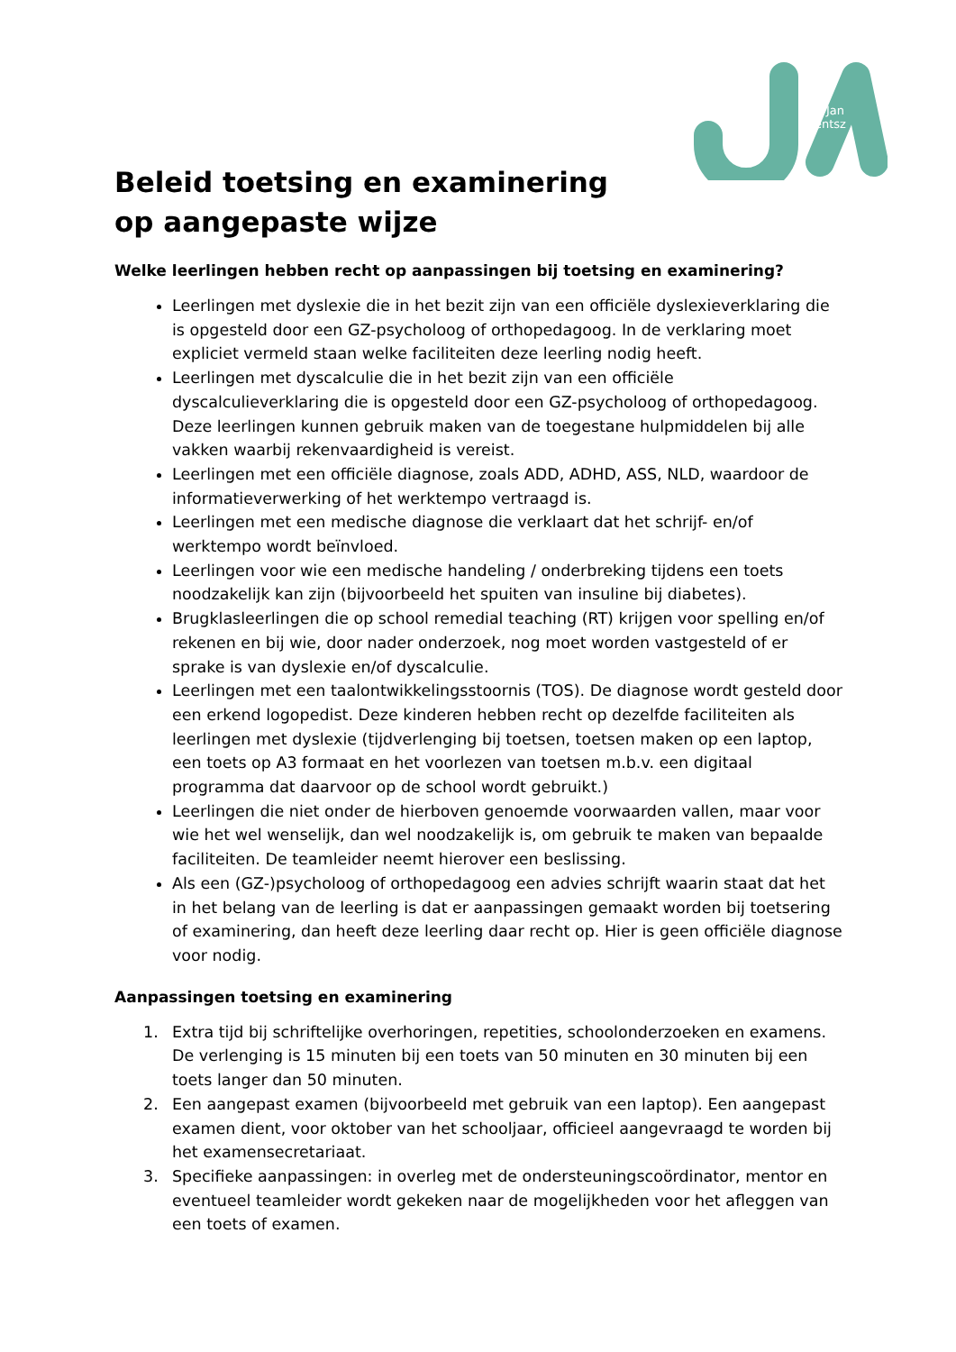Jan
Arentsz
Beleid toetsing en examinering op aangepaste wijze
Welke leerlingen hebben recht op aanpassingen bij toetsing en examinering?
Leerlingen met dyslexie die in het bezit zijn van een officiële dyslexieverklaring die is opgesteld door een GZ-psycholoog of orthopedagoog. In de verklaring moet expliciet vermeld staan welke faciliteiten deze leerling nodig heeft.
Leerlingen met dyscalculie die in het bezit zijn van een officiële dyscalculieverklaring die is opgesteld door een GZ-psycholoog of orthopedagoog. Deze leerlingen kunnen gebruik maken van de toegestane hulpmiddelen bij alle vakken waarbij rekenvaardigheid is vereist.
Leerlingen met een officiële diagnose, zoals ADD, ADHD, ASS, NLD, waardoor de informatieverwerking of het werktempo vertraagd is.
Leerlingen met een medische diagnose die verklaart dat het schrijf- en/of werktempo wordt beïnvloed.
Leerlingen voor wie een medische handeling / onderbreking tijdens een toets noodzakelijk kan zijn (bijvoorbeeld het spuiten van insuline bij diabetes).
Brugklasleerlingen die op school remedial teaching (RT) krijgen voor spelling en/of rekenen en bij wie, door nader onderzoek, nog moet worden vastgesteld of er sprake is van dyslexie en/of dyscalculie.
Leerlingen met een taalontwikkelingsstoornis (TOS). De diagnose wordt gesteld door een erkend logopedist. Deze kinderen hebben recht op dezelfde faciliteiten als leerlingen met dyslexie (tijdverlenging bij toetsen, toetsen maken op een laptop, een toets op A3 formaat en het voorlezen van toetsen m.b.v. een digitaal programma dat daarvoor op de school wordt gebruikt.)
Leerlingen die niet onder de hierboven genoemde voorwaarden vallen, maar voor wie het wel wenselijk, dan wel noodzakelijk is, om gebruik te maken van bepaalde faciliteiten. De teamleider neemt hierover een beslissing.
Als een (GZ-)psycholoog of orthopedagoog een advies schrijft waarin staat dat het in het belang van de leerling is dat er aanpassingen gemaakt worden bij toetsering of examinering, dan heeft deze leerling daar recht op. Hier is geen officiële diagnose voor nodig.
Aanpassingen toetsing en examinering
1. Extra tijd bij schriftelijke overhoringen, repetities, schoolonderzoeken en examens. De verlenging is 15 minuten bij een toets van 50 minuten en 30 minuten bij een toets langer dan 50 minuten.
2. Een aangepast examen (bijvoorbeeld met gebruik van een laptop). Een aangepast examen dient, voor oktober van het schooljaar, officieel aangevraagd te worden bij het examensecretariaat.
3. Specifieke aanpassingen: in overleg met de ondersteuningscoördinator, mentor en eventueel teamleider wordt gekeken naar de mogelijkheden voor het afleggen van een toets of examen.